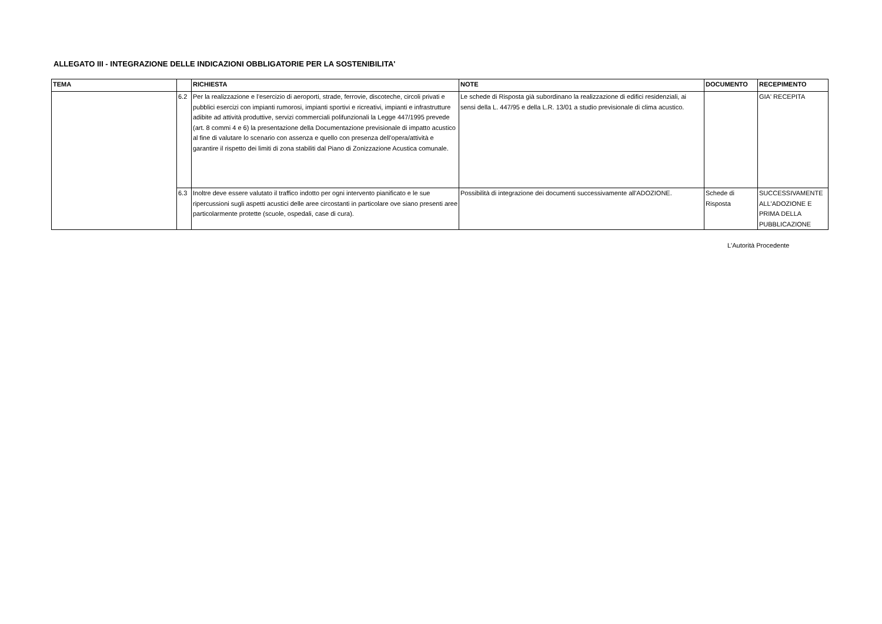ALLEGATO III - INTEGRAZIONE DELLE INDICAZIONI OBBLIGATORIE PER LA SOSTENIBILITA'
| TEMA | | RICHIESTA | NOTE | DOCUMENTO | RECEPIMENTO |
| --- | --- | --- | --- | --- | --- |
| | 6.2 | Per la realizzazione e l’esercizio di aeroporti, strade, ferrovie, discoteche, circoli privati e pubblici esercizi con impianti rumorosi, impianti sportivi e ricreativi, impianti e infrastrutture adibite ad attività produttive, servizi commerciali polifunzionali la Legge 447/1995 prevede (art. 8 commi 4 e 6) la presentazione della Documentazione previsionale di impatto acustico al fine di valutare lo scenario con assenza e quello con presenza dell’opera/attività e garantire il rispetto dei limiti di zona stabiliti dal Piano di Zonizzazione Acustica comunale. | Le schede di Risposta già subordinano la realizzazione di edifici residenziali, ai sensi della L. 447/95 e della L.R. 13/01 a studio previsionale di clima acustico. | | GIA' RECEPITA |
| | 6.3 | Inoltre deve essere valutato il traffico indotto per ogni intervento pianificato e le sue ripercussioni sugli aspetti acustici delle aree circostanti in particolare ove siano presenti aree particolarmente protette (scuole, ospedali, case di cura). | Possibilità di integrazione dei documenti successivamente all'ADOZIONE. | Schede di Risposta | SUCCESSIVAMENTE ALL'ADOZIONE E PRIMA DELLA PUBBLICAZIONE |
L'Autorità Procedente